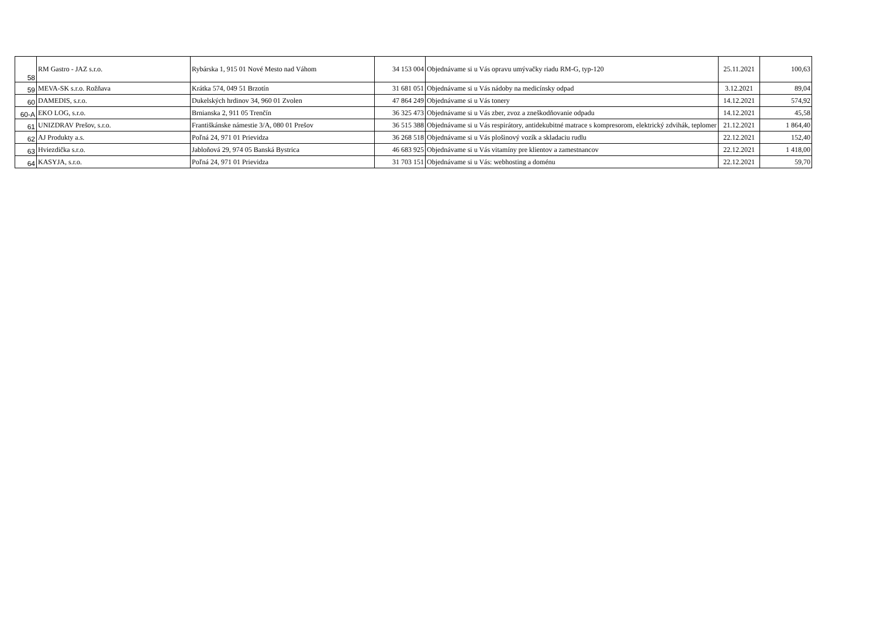| 58 | RM Gastro - JAZ s.r.o. | Rybárska 1, 915 01 Nové Mesto nad Váhom | 34 153 004 | Objednávame si u Vás opravu umývačky riadu RM-G, typ-120 | 25.11.2021 | 100,63 |
| 59 | MEVA-SK s.r.o. Rožňava | Krátka 574, 049 51 Brzotín | 31 681 051 | Objednávame si u Vás nádoby na medicínsky odpad | 3.12.2021 | 89,04 |
| 60 | DAMEDIS, s.r.o. | Dukelských hrdinov 34, 960 01 Zvolen | 47 864 249 | Objednávame si u Vás tonery | 14.12.2021 | 574,92 |
| 60-A | EKO LOG, s.r.o. | Brnianska 2, 911 05 Trenčín | 36 325 473 | Objednávame si u Vás zber, zvoz a zneškodňovanie odpadu | 14.12.2021 | 45,58 |
| 61 | UNIZDRAV Prešov, s.r.o. | Františkánske námestie 3/A, 080 01 Prešov | 36 515 388 | Objednávame si u Vás respirátory, antidekubitné matrace s kompresorom, elektrický zdvihák, teplomer | 21.12.2021 | 1 864,40 |
| 62 | AJ Produkty a.s. | Poľná 24, 971 01 Prievidza | 36 268 518 | Objednávame si u Vás plošinový vozík a skladaciu rudlu | 22.12.2021 | 152,40 |
| 63 | Hviezdička s.r.o. | Jabloňová 29, 974 05 Banská Bystrica | 46 683 925 | Objednávame si u Vás vitamíny pre klientov a zamestnancov | 22.12.2021 | 1 418,00 |
| 64 | KASYJA, s.r.o. | Poľná 24, 971 01 Prievidza | 31 703 151 | Objednávame si u Vás: webhosting a doménu | 22.12.2021 | 59,70 |